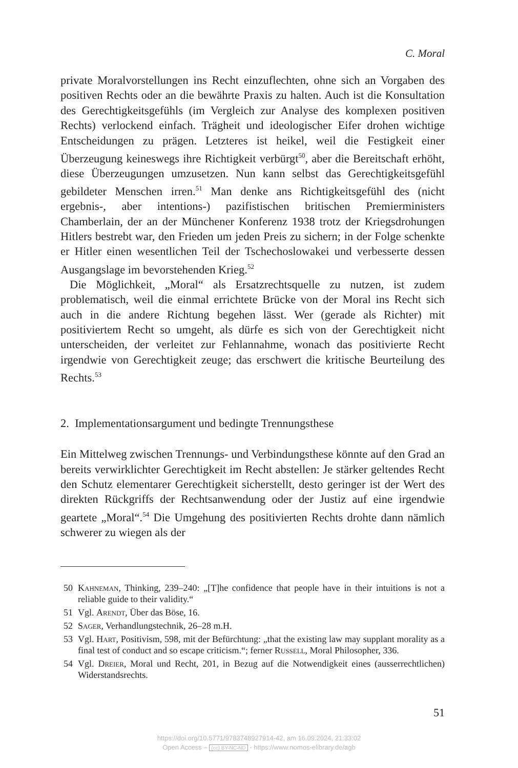C. Moral
private Moralvorstellungen ins Recht einzuflechten, ohne sich an Vorgaben des positiven Rechts oder an die bewährte Praxis zu halten. Auch ist die Konsultation des Gerechtigkeitsgefühls (im Vergleich zur Analyse des komplexen positiven Rechts) verlockend einfach. Trägheit und ideologischer Eifer drohen wichtige Entscheidungen zu prägen. Letzteres ist heikel, weil die Festigkeit einer Überzeugung keineswegs ihre Richtigkeit verbürgt<sup>50</sup>, aber die Bereitschaft erhöht, diese Überzeugungen umzusetzen. Nun kann selbst das Gerechtigkeitsgefühl gebildeter Menschen irren.<sup>51</sup> Man denke ans Richtigkeitsgefühl des (nicht ergebnis-, aber intentions-) pazifistischen britischen Premierministers Chamberlain, der an der Münchener Konferenz 1938 trotz der Kriegsdrohungen Hitlers bestrebt war, den Frieden um jeden Preis zu sichern; in der Folge schenkte er Hitler einen wesentlichen Teil der Tschechoslowakei und verbesserte dessen Ausgangslage im bevorstehenden Krieg.<sup>52</sup>
Die Möglichkeit, „Moral“ als Ersatzrechtsquelle zu nutzen, ist zudem problematisch, weil die einmal errichtete Brücke von der Moral ins Recht sich auch in die andere Richtung begehen lässt. Wer (gerade als Richter) mit positiviertem Recht so umgeht, als dürfe es sich von der Gerechtigkeit nicht unterscheiden, der verleitet zur Fehlannahme, wonach das positivierte Recht irgendwie von Gerechtigkeit zeuge; das erschwert die kritische Beurteilung des Rechts.<sup>53</sup>
2. Implementationsargument und bedingte Trennungsthese
Ein Mittelweg zwischen Trennungs- und Verbindungsthese könnte auf den Grad an bereits verwirklichter Gerechtigkeit im Recht abstellen: Je stärker geltendes Recht den Schutz elementarer Gerechtigkeit sicherstellt, desto geringer ist der Wert des direkten Rückgriffs der Rechtsanwendung oder der Justiz auf eine irgendwie geartete „Moral“.<sup>54</sup> Die Umgehung des positivierten Rechts drohte dann nämlich schwerer zu wiegen als der
50 Kahneman, Thinking, 239–240: „[T]he confidence that people have in their intuitions is not a reliable guide to their validity.“
51 Vgl. Arendt, Über das Böse, 16.
52 Sager, Verhandlungstechnik, 26–28 m.H.
53 Vgl. Hart, Positivism, 598, mit der Befürchtung: „that the existing law may supplant morality as a final test of conduct and so escape criticism.“; ferner Russell, Moral Philosopher, 336.
54 Vgl. Dreier, Moral und Recht, 201, in Bezug auf die Notwendigkeit eines (ausserrechtlichen) Widerstandsrechts.
51
https://doi.org/10.5771/9783748927914-42, am 16.09.2024, 21:33:02
Open Access – (cc) BY-NC-ND - https://www.nomos-elibrary.de/agb